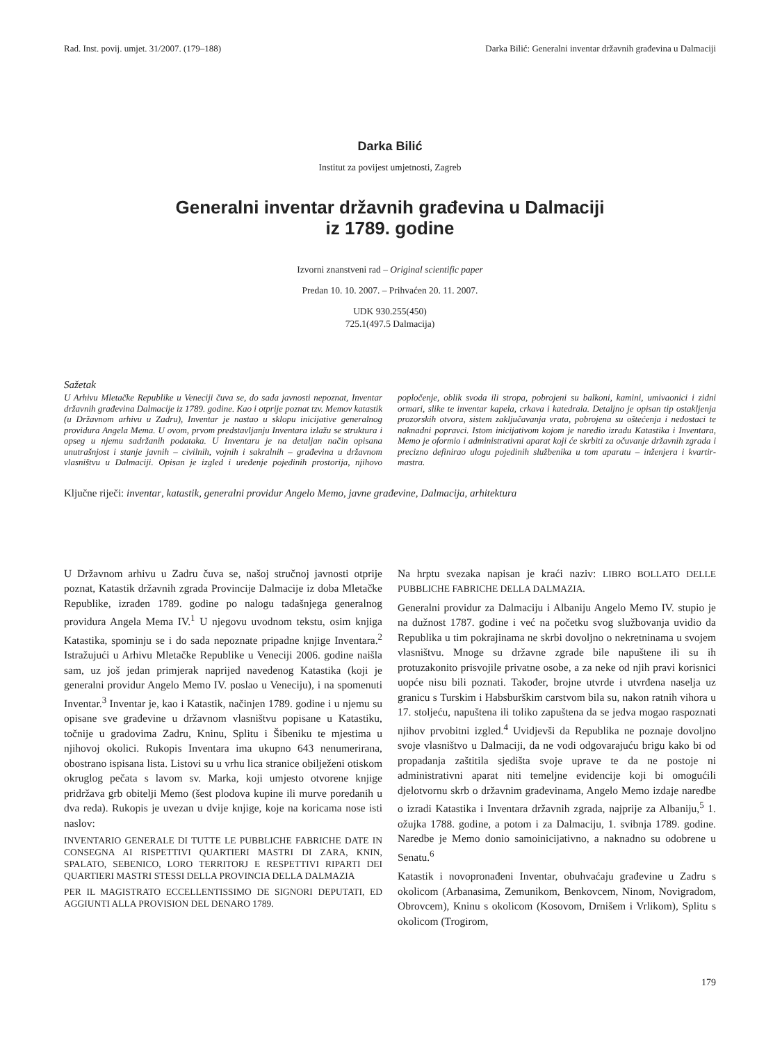Rad. Inst. povij. umjet. 31/2007. (179–188) Darka Bilić: Generalni inventar državnih građevina u Dalmaciji
Darka Bilić
Institut za povijest umjetnosti, Zagreb
Generalni inventar državnih građevina u Dalmaciji
iz 1789. godine
Izvorni znanstveni rad – Original scientific paper
Predan 10. 10. 2007. – Prihvaćen 20. 11. 2007.
UDK 930.255(450)
725.1(497.5 Dalmacija)
Sažetak
U Arhivu Mletačke Republike u Veneciji čuva se, do sada javnosti nepoznat, Inventar državnih građevina Dalmacije iz 1789. godine. Kao i otprije poznat tzv. Memov katastik (u Državnom arhivu u Zadru), Inventar je nastao u sklopu inicijative generalnog providura Angela Mema. U ovom, prvom predstavljanju Inventara izlažu se struktura i opseg u njemu sadržanih podataka. U Inventaru je na detaljan način opisana unutrašnjost i stanje javnih – civilnih, vojnih i sakralnih – građevina u državnom vlasništvu u Dalmaciji. Opisan je izgled i uređenje pojedinih prostorija, njihovo popločenje, oblik svoda ili stropa, pobrojeni su balkoni, kamini, umivaonici i zidni ormari, slike te inventar kapela, crkava i katedrala. Detaljno je opisan tip ostakljenja prozorskih otvora, sistem zaključavanja vrata, pobrojena su oštećenja i nedostaci te naknadni popravci. Istom inicijativom kojom je naredio izradu Katastika i Inventara, Memo je oformio i administrativni aparat koji će skrbiti za očuvanje državnih zgrada i precizno definirao ulogu pojedinih službenika u tom aparatu – inženjera i kvartir-mastra.
Ključne riječi: inventar, katastik, generalni providur Angelo Memo, javne građevine, Dalmacija, arhitektura
U Državnom arhivu u Zadru čuva se, našoj stručnoj javnosti otprije poznat, Katastik državnih zgrada Provincije Dalmacije iz doba Mletačke Republike, izrađen 1789. godine po nalogu tadašnjega generalnog providura Angela Mema IV.<sup>1</sup> U njegovu uvodnom tekstu, osim knjiga Katastika, spominju se i do sada nepoznate pripadne knjige Inventara.<sup>2</sup> Istražujući u Arhivu Mletačke Republike u Veneciji 2006. godine naišla sam, uz još jedan primjerak naprijed navedenog Katastika (koji je generalni providur Angelo Memo IV. poslao u Veneciju), i na spomenuti Inventar.<sup>3</sup> Inventar je, kao i Katastik, načinjen 1789. godine i u njemu su opisane sve građevine u državnom vlasništvu popisane u Katastiku, točnije u gradovima Zadru, Kninu, Splitu i Šibeniku te mjestima u njihovoj okolici. Rukopis Inventara ima ukupno 643 nenumerirana, obostrano ispisana lista. Listovi su u vrhu lica stranice obilježeni otiskom okruglog pečata s lavom sv. Marka, koji umjesto otvorene knjige pridržava grb obitelji Memo (šest plodova kupine ili murve poredanih u dva reda). Rukopis je uvezan u dvije knjige, koje na koricama nose isti naslov:
INVENTARIO GENERALE DI TUTTE LE PUBBLICHE FABRICHE DATE IN CONSEGNA AI RISPETTIVI QUARTIERI MASTRI DI ZARA, KNIN, SPALATO, SEBENICO, LORO TERRITORJ E RESPETTIVI RIPARTI DEI QUARTIERI MASTRI STESSI DELLA PROVINCIA DELLA DALMAZIA
PER IL MAGISTRATO ECCELLENTISSIMO DE SIGNORI DEPUTATI, ED AGGIUNTI ALLA PROVISION DEL DENARO 1789.
Na hrptu svezaka napisan je kraći naziv: LIBRO BOLLATO DELLE PUBBLICHE FABRICHE DELLA DALMAZIA.
Generalni providur za Dalmaciju i Albaniju Angelo Memo IV. stupio je na dužnost 1787. godine i već na početku svog službovanja uvidio da Republika u tim pokrajinama ne skrbi dovoljno o nekretninama u svojem vlasništvu. Mnoge su državne zgrade bile napuštene ili su ih protuzakonito prisvojile privatne osobe, a za neke od njih pravi korisnici uopće nisu bili poznati. Također, brojne utvrde i utvrđena naselja uz granicu s Turskim i Habsburškim carstvom bila su, nakon ratnih vihora u 17. stoljeću, napuštena ili toliko zapuštena da se jedva mogao raspoznati njihov prvobitni izgled.<sup>4</sup> Uvidjevši da Republika ne poznaje dovoljno svoje vlasništvo u Dalmaciji, da ne vodi odgovarajuću brigu kako bi od propadanja zaštitila sjedišta svoje uprave te da ne postoje ni administrativni aparat niti temeljne evidencije koji bi omogućili djelotvornu skrb o državnim građevinama, Angelo Memo izdaje naredbe o izradi Katastika i Inventara državnih zgrada, najprije za Albaniju,<sup>5</sup> 1. ožujka 1788. godine, a potom i za Dalmaciju, 1. svibnja 1789. godine. Naredbe je Memo donio samoinicijativno, a naknadno su odobrene u Senatu.<sup>6</sup>
Katastik i novopronađeni Inventar, obuhvaćaju građevine u Zadru s okolicom (Arbanasima, Zemunikom, Benkovcem, Ninom, Novigradom, Obrovcem), Kninu s okolicom (Kosovom, Drnišem i Vrlikom), Splitu s okolicom (Trogirom,
179